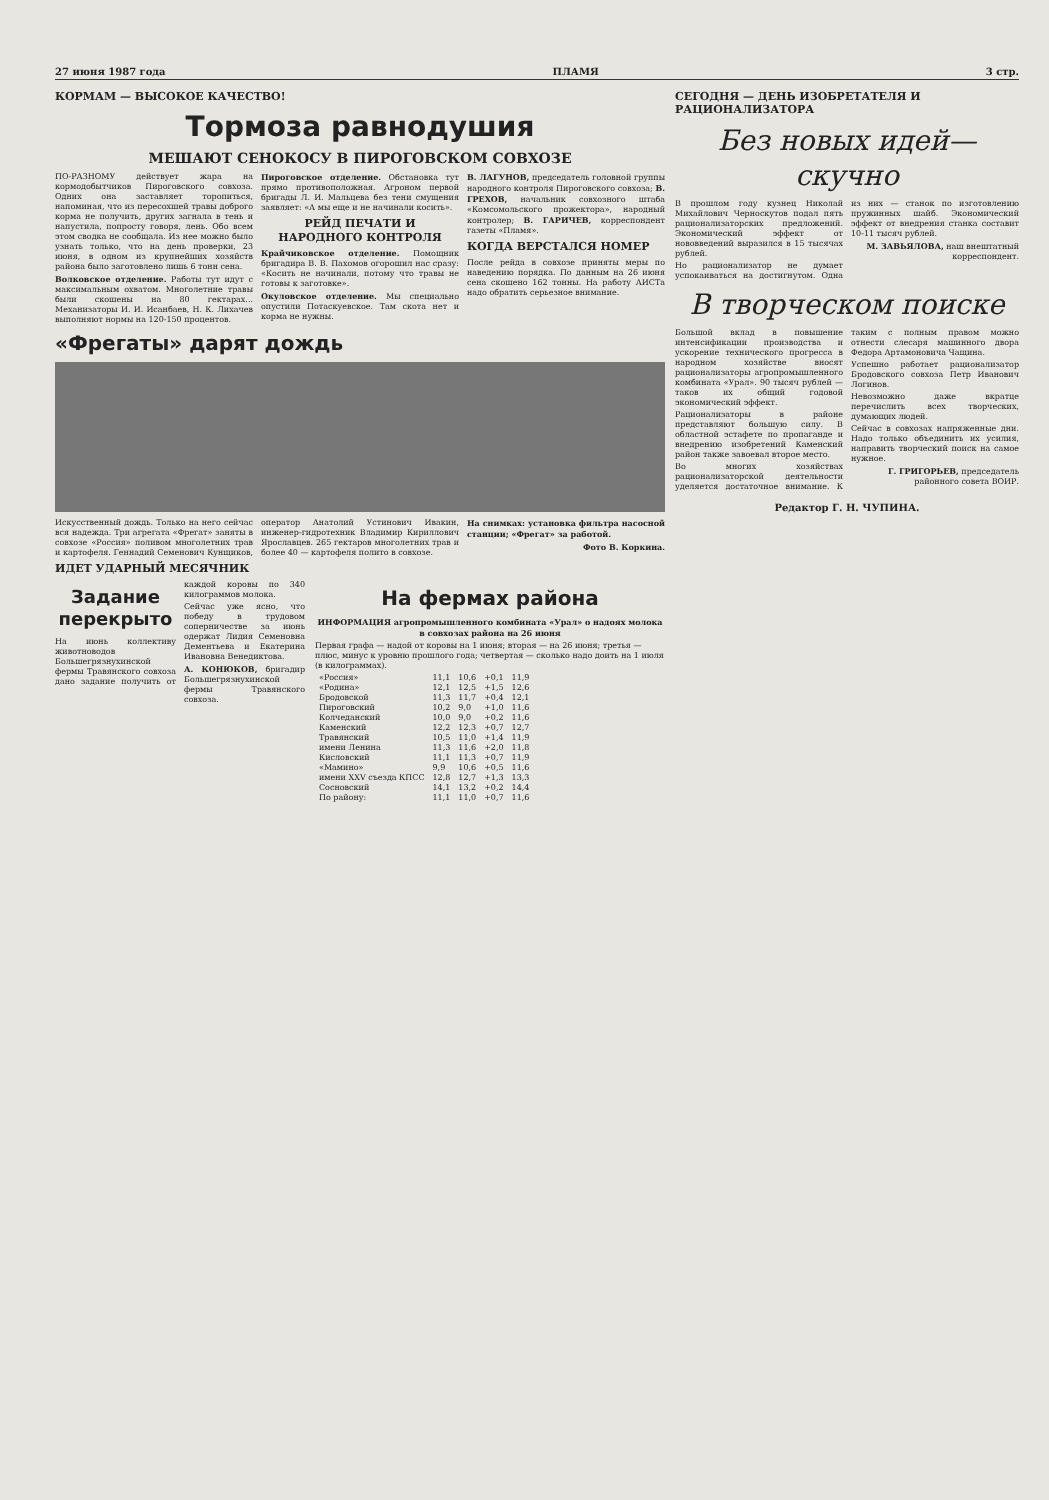27 июня 1987 года ПЛАМЯ 3 стр.
КОРМАМ — ВЫСОКОЕ КАЧЕСТВО!
Тормоза равнодушия
МЕШАЮТ СЕНОКОСУ В ПИРОГОВСКОМ СОВХОЗЕ
ПО-РАЗНОМУ действует жара на кормодобытчиков Пироговского совхоза. Одних она заставляет торопиться, напоминая, что из пересохшей травы доброго корма не получить, других загнала в тень и напустила, попросту говоря, лень. Обо всем этом сводка не сообщала. Из нее можно было узнать только, что на день проверки, 23 июня, в одном из крупнейших хозяйств района было заготовлено лишь 6 тонн сена.
Волковское отделение. Работы тут идут с максимальным охватом. Многолетние травы были скошены на 80 гектарах... Механизаторы И. И. Исанбаев, Н. К. Лихачев выполняют нормы на 120-150 процентов.
Пироговское отделение. Обстановка тут прямо противоположная. Агроном первой бригады Л. И. Мальцева без тени смущения заявляет: «А мы еще и не начинали косить».
РЕЙД ПЕЧАТИ И НАРОДНОГО КОНТРОЛЯ
Крайчиковское отделение. Помощник бригадира В. В. Пахомов огорошил нас сразу: «Косить не начинали, потому что травы не готовы к заготовке».
Окуловское отделение. Мы специально опустили Потаскуевское. Там скота нет и корма не нужны.
В. ЛАГУНОВ, председатель головной группы народного контроля Пироговского совхоза; В. ГРЕХОВ, начальник совхозного штаба «Комсомольского прожектора», народный контролер; В. ГАРИЧЕВ, корреспондент газеты «Пламя».
КОГДА ВЕРСТАЛСЯ НОМЕР
После рейда в совхозе приняты меры по наведению порядка. По данным на 26 июня сена скошено 162 тонны. На работу АИСТа надо обратить серьезное внимание.
«Фрегаты» дарят дождь
Искусственный дождь. Только на него сейчас вся надежда. Три агрегата «Фрегат» заняты в совхозе «Россия» поливом многолетних трав и картофеля. Геннадий Семенович Кунщиков, оператор Анатолий Устинович Ивакин, инженер-гидротехник Владимир Кириллович Ярославцев. 265 гектаров многолетних трав и более 40 — картофеля полито в совхозе.
На снимках: установка фильтра насосной станции; «Фрегат» за работой.
Фото В. Коркина.
ИДЕТ УДАРНЫЙ МЕСЯЧНИК
Задание перекрыто
На июнь коллективу животноводов Большегрязнухинской фермы Травянского совхоза дано задание получить от каждой коровы по 340 килограммов молока.
Сейчас уже ясно, что победу в трудовом соперничестве за июнь одержат Лидия Семеновна Дементьева и Екатерина Ивановна Венедиктова.
А. КОНЮКОВ, бригадир Большегрязнухинской фермы Травянского совхоза.
На фермах района
ИНФОРМАЦИЯ агропромышленного комбината «Урал» о надоях молока в совхозах района на 26 июня
Первая графа — надой от коровы на 1 июня; вторая — на 26 июня; третья — плюс, минус к уровню прошлого года; четвертая — сколько надо доить на 1 июля (в килограммах).
| «Россия» | 11,1 | 10,6 | +0,1 | 11,9 |
| «Родина» | 12,1 | 12,5 | +1,5 | 12,6 |
| Бродовской | 11,3 | 11,7 | +0,4 | 12,1 |
| Пироговский | 10,2 | 9,0 | +1,0 | 11,6 |
| Колчеданский | 10,0 | 9,0 | +0,2 | 11,6 |
| Каменский | 12,2 | 12,3 | +0,7 | 12,7 |
| Травянский | 10,5 | 11,0 | +1,4 | 11,9 |
| имени Ленина | 11,3 | 11,6 | +2,0 | 11,8 |
| Кисловский | 11,1 | 11,3 | +0,7 | 11,9 |
| «Мамино» | 9,9 | 10,6 | +0,5 | 11,6 |
| имени XXV съезда КПСС | 12,8 | 12,7 | +1,3 | 13,3 |
| Сосновский | 14,1 | 13,2 | +0,2 | 14,4 |
| По району: | 11,1 | 11,0 | +0,7 | 11,6 |
СЕГОДНЯ — ДЕНЬ ИЗОБРЕТАТЕЛЯ И РАЦИОНАЛИЗАТОРА
Без новых идей— скучно
В прошлом году кузнец Николай Михайлович Черноскутов подал пять рационализаторских предложений. Экономический эффект от нововведений выразился в 15 тысячах рублей.
Но рационализатор не думает успокаиваться на достигнутом. Одна из них — станок по изготовлению пружинных шайб. Экономический эффект от внедрения станка составит 10-11 тысяч рублей.
М. ЗАВЬЯЛОВА, наш внештатный корреспондент.
В творческом поиске
Большой вклад в повышение интенсификации производства и ускорение технического прогресса в народном хозяйстве вносят рационализаторы агропромышленного комбината «Урал». 90 тысяч рублей — таков их общий годовой экономический эффект.
Рационализаторы в районе представляют большую силу. В областной эстафете по пропаганде и внедрению изобретений Каменский район также завоевал второе место.
Во многих хозяйствах рационализаторской деятельности уделяется достаточное внимание. К таким с полным правом можно отнести слесаря машинного двора Федора Артамоновича Чащина.
Успешно работает рационализатор Бродовского совхоза Петр Иванович Логинов.
Невозможно даже вкратце перечислить всех творческих, думающих людей.
Сейчас в совхозах напряженные дни. Надо только объединить их усилия, направить творческий поиск на самое нужное.
Г. ГРИГОРЬЕВ, председатель районного совета ВОИР.
Редактор Г. Н. ЧУПИНА.